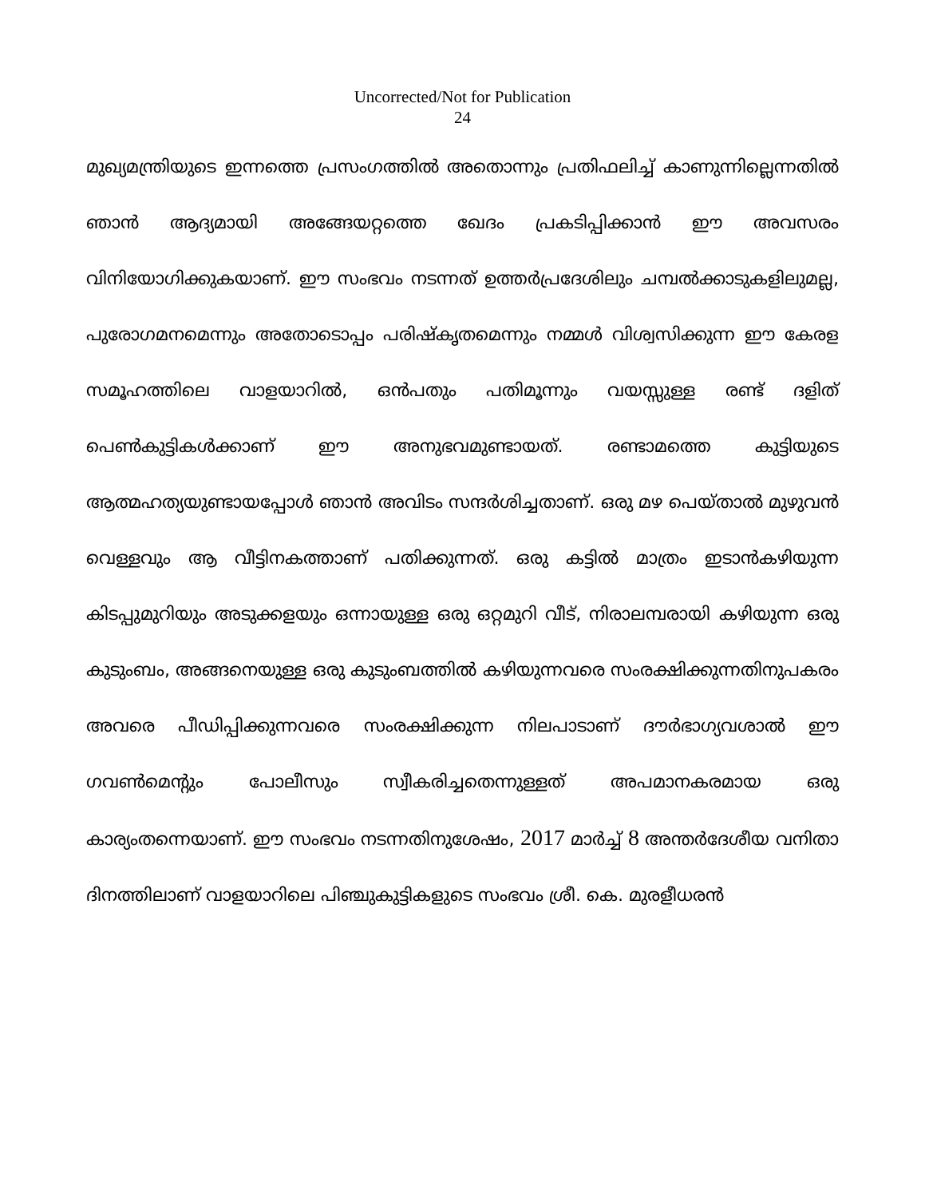Uncorrected/Not for Publication
24
മുഖ്യമന്ത്രിയുടെ ഇന്നത്തെ പ്രസംഗത്തിൽ അതൊന്നും പ്രതിഫലിച്ച് കാണുന്നില്ലെന്നതിൽ ഞാൻ ആദ്യമായി അങ്ങേയറ്റത്തെ ഖേദം പ്രകടിപ്പിക്കാൻ ഈ അവസരം വിനിയോഗിക്കുകയാണ്. ഈ സംഭവം നടന്നത് ഉത്തർപ്രദേശിലും ചമ്പൽക്കാടുകളിലുമല്ല, പുരോഗമനമെന്നും അതോടൊപ്പം പരിഷ്കൃതമെന്നും നമ്മൾ വിശ്വസിക്കുന്ന ഈ കേരള സമൂഹത്തിലെ വാളയാറിൽ, ഒൻപതും പതിമൂന്നും വയസ്സുള്ള രണ്ട് ദളിത് പെൺകുട്ടികൾക്കാണ് ഈ അനുഭവമുണ്ടായത്. രണ്ടാമത്തെ കുട്ടിയുടെ ആത്മഹത്യയുണ്ടായപ്പോൾ ഞാൻ അവിടം സന്ദർശിച്ചതാണ്. ഒരു മഴ പെയ്താൽ മുഴുവൻ വെള്ളവും ആ വീട്ടിനകത്താണ് പതിക്കുന്നത്. ഒരു കട്ടിൽ മാത്രം ഇടാൻകഴിയുന്ന കിടപ്പുമുറിയും അടുക്കളയും ഒന്നായുള്ള ഒരു ഒറ്റമുറി വീട്, നിരാലമ്പരായി കഴിയുന്ന ഒരു കുടുംബം, അങ്ങനെയുള്ള ഒരു കുടുംബത്തിൽ കഴിയുന്നവരെ സംരക്ഷിക്കുന്നതിനുപകരം അവരെ പീഡിപ്പിക്കുന്നവരെ സംരക്ഷിക്കുന്ന നിലപാടാണ് ദൗർഭാഗ്യവശാൽ ഈ ഗവൺമെന്റും പോലീസും സ്വീകരിച്ചതെന്നുള്ളത് അപമാനകരമായ ഒരു കാര്യംതന്നെയാണ്. ഈ സംഭവം നടന്നതിനുശേഷം, 2017 മാർച്ച് 8 അന്തർദേശീയ വനിതാ ദിനത്തിലാണ് വാളയാറിലെ പിഞ്ചുകുട്ടികളുടെ സംഭവം ശ്രീ. കെ. മുരളീധരൻ